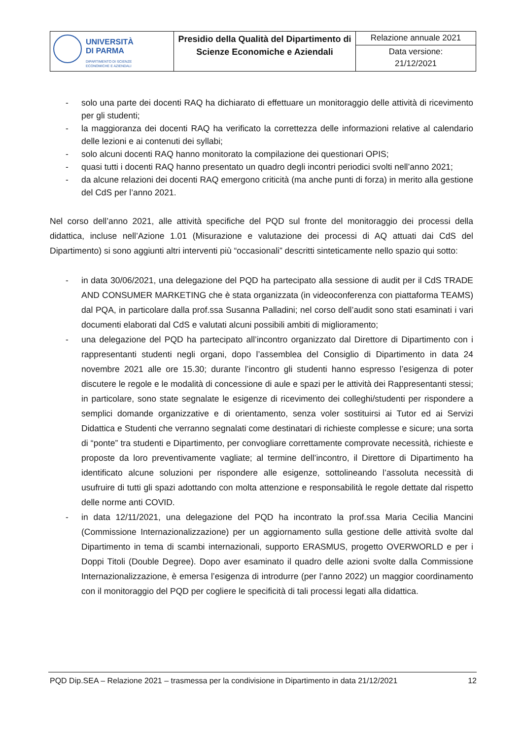| UNIVERSITÀ DI PARMA DIPARTIMENTO DI SCIENZE ECONOMICHE E AZIENDALI | Presidio della Qualità del Dipartimento di Scienze Economiche e Aziendali | Relazione annuale 2021 |
| | | Data versione: 21/12/2021 |
- solo una parte dei docenti RAQ ha dichiarato di effettuare un monitoraggio delle attività di ricevimento per gli studenti;
- la maggioranza dei docenti RAQ ha verificato la correttezza delle informazioni relative al calendario delle lezioni e ai contenuti dei syllabi;
- solo alcuni docenti RAQ hanno monitorato la compilazione dei questionari OPIS;
- quasi tutti i docenti RAQ hanno presentato un quadro degli incontri periodici svolti nell’anno 2021;
- da alcune relazioni dei docenti RAQ emergono criticità (ma anche punti di forza) in merito alla gestione del CdS per l’anno 2021.
Nel corso dell’anno 2021, alle attività specifiche del PQD sul fronte del monitoraggio dei processi della didattica, incluse nell’Azione 1.01 (Misurazione e valutazione dei processi di AQ attuati dai CdS del Dipartimento) si sono aggiunti altri interventi più “occasionali” descritti sinteticamente nello spazio qui sotto:
- in data 30/06/2021, una delegazione del PQD ha partecipato alla sessione di audit per il CdS TRADE AND CONSUMER MARKETING che è stata organizzata (in videoconferenza con piattaforma TEAMS) dal PQA, in particolare dalla prof.ssa Susanna Palladini; nel corso dell’audit sono stati esaminati i vari documenti elaborati dal CdS e valutati alcuni possibili ambiti di miglioramento;
- una delegazione del PQD ha partecipato all’incontro organizzato dal Direttore di Dipartimento con i rappresentanti studenti negli organi, dopo l’assemblea del Consiglio di Dipartimento in data 24 novembre 2021 alle ore 15.30; durante l’incontro gli studenti hanno espresso l’esigenza di poter discutere le regole e le modalità di concessione di aule e spazi per le attività dei Rappresentanti stessi; in particolare, sono state segnalate le esigenze di ricevimento dei colleghi/studenti per rispondere a semplici domande organizzative e di orientamento, senza voler sostituirsi ai Tutor ed ai Servizi Didattica e Studenti che verranno segnalati come destinatari di richieste complesse e sicure; una sorta di “ponte” tra studenti e Dipartimento, per convogliare correttamente comprovate necessità, richieste e proposte da loro preventivamente vagliate; al termine dell’incontro, il Direttore di Dipartimento ha identificato alcune soluzioni per rispondere alle esigenze, sottolineando l’assoluta necessità di usufruire di tutti gli spazi adottando con molta attenzione e responsabilità le regole dettate dal rispetto delle norme anti COVID.
- in data 12/11/2021, una delegazione del PQD ha incontrato la prof.ssa Maria Cecilia Mancini (Commissione Internazionalizzazione) per un aggiornamento sulla gestione delle attività svolte dal Dipartimento in tema di scambi internazionali, supporto ERASMUS, progetto OVERWORLD e per i Doppi Titoli (Double Degree). Dopo aver esaminato il quadro delle azioni svolte dalla Commissione Internazionalizzazione, è emersa l’esigenza di introdurre (per l’anno 2022) un maggior coordinamento con il monitoraggio del PQD per cogliere le specificità di tali processi legati alla didattica.
PQD Dip.SEA – Relazione 2021 – trasmessa per la condivisione in Dipartimento in data 21/12/2021 12